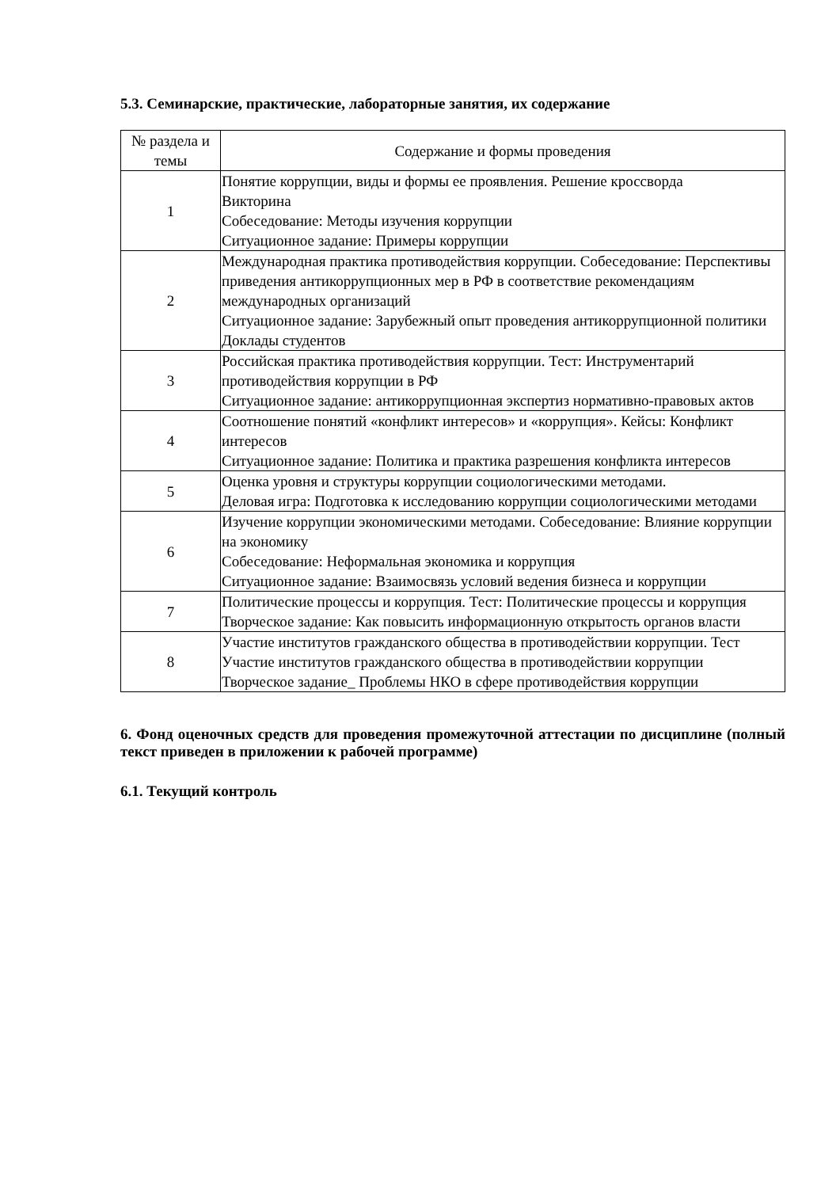5.3. Семинарские, практические, лабораторные занятия, их содержание
| № раздела и темы | Содержание и формы проведения |
| --- | --- |
| 1 | Понятие коррупции, виды и формы ее проявления. Решение кроссворда Викторина Собеседование: Методы изучения коррупции Ситуационное задание: Примеры коррупции |
| 2 | Международная практика противодействия коррупции. Собеседование: Перспективы приведения антикоррупционных мер в РФ в соответствие рекомендациям международных организаций Ситуационное задание: Зарубежный опыт проведения антикоррупционной политики Доклады студентов |
| 3 | Российская практика противодействия коррупции. Тест: Инструментарий противодействия коррупции в РФ Ситуационное задание: антикоррупционная экспертиз нормативно-правовых актов |
| 4 | Соотношение понятий «конфликт интересов» и «коррупция». Кейсы: Конфликт интересов Ситуационное задание: Политика и практика разрешения конфликта интересов |
| 5 | Оценка уровня и структуры коррупции социологическими методами. Деловая игра: Подготовка к исследованию коррупции социологическими методами |
| 6 | Изучение коррупции экономическими методами. Собеседование: Влияние коррупции на экономику Собеседование: Неформальная экономика и коррупция Ситуационное задание: Взаимосвязь условий ведения бизнеса и коррупции |
| 7 | Политические процессы и коррупция. Тест: Политические процессы и коррупция Творческое задание: Как повысить информационную открытость органов власти |
| 8 | Участие институтов гражданского общества в противодействии коррупции. Тест Участие институтов гражданского общества в противодействии коррупции Творческое задание_ Проблемы НКО в сфере противодействия коррупции |
6. Фонд оценочных средств для проведения промежуточной аттестации по дисциплине (полный текст приведен в приложении к рабочей программе)
6.1. Текущий контроль